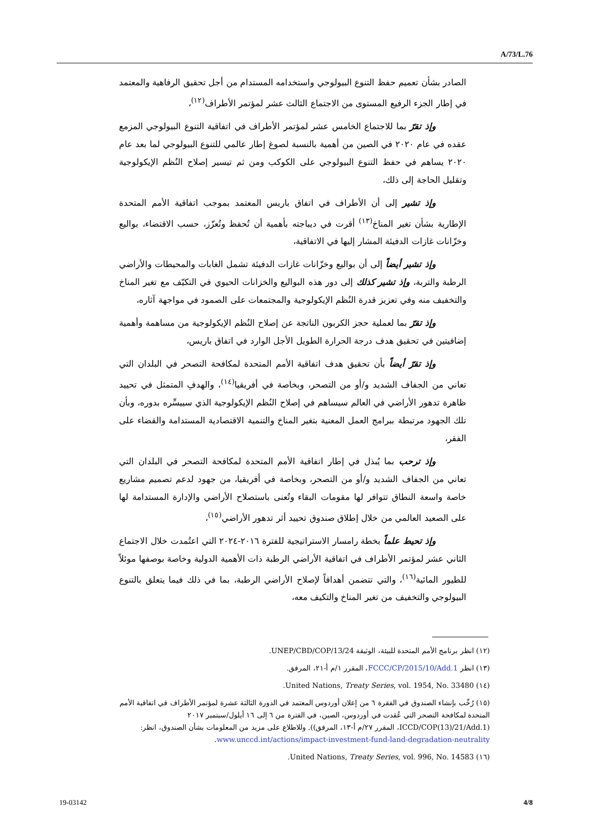A/73/L.76
الصادر بشأن تعميم حفظ التنوع البيولوجي واستخدامه المستدام من أجل تحقيق الرفاهية والمعتمد في إطار الجزء الرفيع المستوى من الاجتماع الثالث عشر لمؤتمر الأطراف<sup>(١٢)</sup>،
وإذ تقرّ بما للاجتماع الخامس عشر لمؤتمر الأطراف في اتفاقية التنوع البيولوجي المزمع عقده في عام ٢٠٢٠ في الصين من أهمية بالنسبة لصوغ إطار عالمي للتنوع البيولوجي لما بعد عام ٢٠٢٠ يساهم في حفظ التنوع البيولوجي على الكوكب ومن ثم تيسير إصلاح النُظم الإيكولوجية وتقليل الحاجة إلى ذلك،
وإذ تشير إلى أن الأطراف في اتفاق باريس المعتمد بموجب اتفاقية الأمم المتحدة الإطارية بشأن تغير المناخ<sup>(١٣)</sup> أقرت في ديباجته بأهمية أن تُحفظ وتُعزّز، حسب الاقتضاء، بواليع وخزّانات غازات الدفيئة المشار إليها في الاتفاقية،
وإذ تشير أيضاً إلى أن بواليع وخزّانات غازات الدفيئة تشمل الغابات والمحيطات والأراضي الرطبة والتربة، وإذ تشير كذلك إلى دور هذه البواليع والخزانات الحيوي في التكيّف مع تغير المناخ والتخفيف منه وفي تعزيز قدرة النُظم الإيكولوجية والمجتمعات على الصمود في مواجهة آثاره،
وإذ تقرّ بما لعملية حجز الكربون الناتجة عن إصلاح النُظم الإيكولوجية من مساهمة وأهمية إضافيتين في تحقيق هدف درجة الحرارة الطويل الأجل الوارد في اتفاق باريس،
وإذ تقرّ أيضاً بأن تحقيق هدف اتفاقية الأمم المتحدة لمكافحة التصحر في البلدان التي تعاني من الجفاف الشديد و/أو من التصحر، وبخاصة في أفريقيا<sup>(١٤)</sup>، والهدفِ المتمثل في تحييد ظاهرة تدهور الأراضي في العالم سيساهم في إصلاح النُظم الإيكولوجية الذي سييسِّره بدوره، وبأن تلك الجهود مرتبطة ببرامج العمل المعنية بتغير المناخ والتنمية الاقتصادية المستدامة والقضاء على الفقر،
وإذ ترحب بما يُبذل في إطار اتفاقية الأمم المتحدة لمكافحة التصحر في البلدان التي تعاني من الجفاف الشديد و/أو من التصحر، وبخاصة في أفريقيا، من جهود لدعم تصميم مشاريع خاصة واسعة النطاق تتوافر لها مقومات البقاء وتُعنى باستصلاح الأراضي والإدارة المستدامة لها على الصعيد العالمي من خلال إطلاق صندوق تحييد أثر تدهور الأراضي<sup>(١٥)</sup>،
وإذ تحيط علماً بخطة رامسار الاستراتيجية للفترة ٢٠١٦-٢٠٢٤ التي اعتُمدت خلال الاجتماع الثاني عشر لمؤتمر الأطراف في اتفاقية الأراضي الرطبة ذات الأهمية الدولية وخاصة بوصفها موئلاً للطيور المائية<sup>(١٦)</sup>، والتي تتضمن أهدافاً لإصلاح الأراضي الرطبة، بما في ذلك فيما يتعلق بالتنوع البيولوجي والتخفيف من تغير المناخ والتكيف معه،
(١٢) انظر برنامج الأمم المتحدة للبيئة، الوثيقة UNEP/CBD/COP/13/24.
(١٣) انظر FCCC/CP/2015/10/Add.1، المقرر ١/م أ-٢١، المرفق.
(١٤) United Nations, Treaty Series, vol. 1954, No. 33480.
(١٥) رُحِّب بإنشاء الصندوق في الفقرة ٦ من إعلان أوردوس المعتمد في الدورة الثالثة عشرة لمؤتمر الأطراف في اتفاقية الأمم المتحدة لمكافحة التصحر التي عُقدت في أوردوس، الصين، في الفترة من ٦ إلى ١٦ أيلول/سبتمبر ٢٠١٧ (ICCD/COP(13)/21/Add.1، المقرر ٢٧/م أ-١٣، المرفق)). وللاطلاع على مزيد من المعلومات بشأن الصندوق، انظر: www.unccd.int/actions/impact-investment-fund-land-degradation-neutrality.
(١٦) United Nations, Treaty Series, vol. 996, No. 14583.
19-03142 4/8